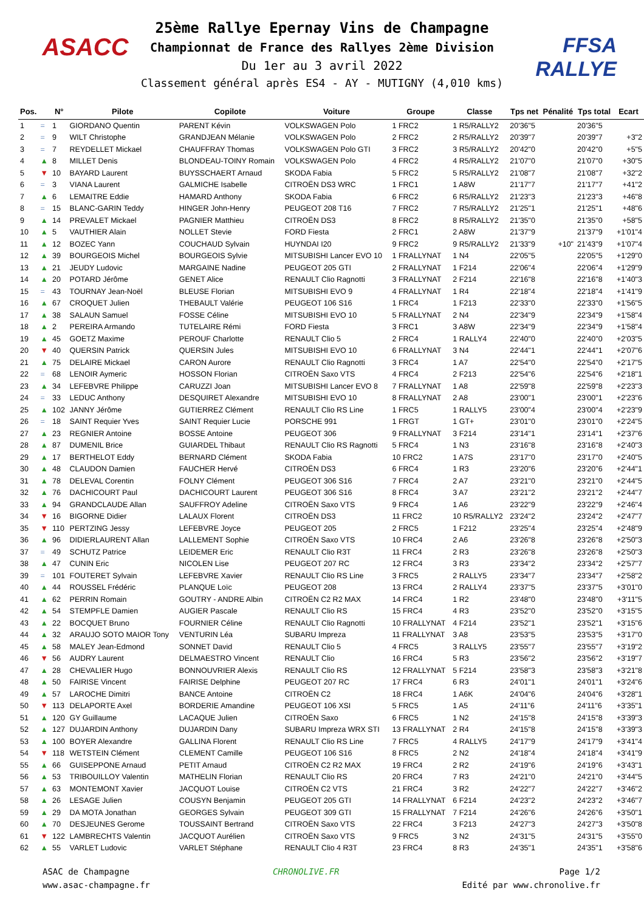ASACC
FFSA RALLYE
25ème Rallye Epernay Vins de Champagne
Championnat de France des Rallyes 2ème Division
Du 1er au 3 avril 2022
Classement général après ES4 - AY - MUTIGNY (4,010 kms)
| Pos. | | N° | Pilote | Copilote | Voiture | Groupe | Classe | Tps net | Pénalité | Tps total | Ecart |
| --- | --- | --- | --- | --- | --- | --- | --- | --- | --- | --- | --- |
| 1 | = | 1 | GIORDANO Quentin | PARENT Kévin | VOLKSWAGEN Polo | 1 FRC2 | 1 R5/RALLY2 | 20'36"5 | | 20'36"5 | |
| 2 | = | 9 | WILT Christophe | GRANDJEAN Mélanie | VOLKSWAGEN Polo | 2 FRC2 | 2 R5/RALLY2 | 20'39"7 | | 20'39"7 | +3"2 |
| 3 | = | 7 | REYDELLET Mickael | CHAUFFRAY Thomas | VOLKSWAGEN Polo GTI | 3 FRC2 | 3 R5/RALLY2 | 20'42"0 | | 20'42"0 | +5"5 |
| 4 | ▲ | 8 | MILLET Denis | BLONDEAU-TOINY Romain | VOLKSWAGEN Polo | 4 FRC2 | 4 R5/RALLY2 | 21'07"0 | | 21'07"0 | +30"5 |
| 5 | ▼ | 10 | BAYARD Laurent | BUYSSCHAERT Arnaud | SKODA Fabia | 5 FRC2 | 5 R5/RALLY2 | 21'08"7 | | 21'08"7 | +32"2 |
| 6 | = | 3 | VIANA Laurent | GALMICHE Isabelle | CITROËN DS3 WRC | 1 FRC1 | 1 A8W | 21'17"7 | | 21'17"7 | +41"2 |
| 7 | ▲ | 6 | LEMAITRE Eddie | HAMARD Anthony | SKODA Fabia | 6 FRC2 | 6 R5/RALLY2 | 21'23"3 | | 21'23"3 | +46"8 |
| 8 | = | 15 | BLANC-GARIN Teddy | HINGER John-Henry | PEUGEOT 208 T16 | 7 FRC2 | 7 R5/RALLY2 | 21'25"1 | | 21'25"1 | +48"6 |
| 9 | ▲ | 14 | PREVALET Mickael | PAGNIER Matthieu | CITROËN DS3 | 8 FRC2 | 8 R5/RALLY2 | 21'35"0 | | 21'35"0 | +58"5 |
| 10 | ▲ | 5 | VAUTHIER Alain | NOLLET Stevie | FORD Fiesta | 2 FRC1 | 2 A8W | 21'37"9 | | 21'37"9 | +1'01"4 |
| 11 | ▲ | 12 | BOZEC Yann | COUCHAUD Sylvain | HUYNDAI I20 | 9 FRC2 | 9 R5/RALLY2 | 21'33"9 | +10" | 21'43"9 | +1'07"4 |
| 12 | ▲ | 39 | BOURGEOIS Michel | BOURGEOIS Sylvie | MITSUBISHI Lancer EVO 10 | 1 FRALLYNAT | 1 N4 | 22'05"5 | | 22'05"5 | +1'29"0 |
| 13 | ▲ | 21 | JEUDY Ludovic | MARGAINE Nadine | PEUGEOT 205 GTI | 2 FRALLYNAT | 1 F214 | 22'06"4 | | 22'06"4 | +1'29"9 |
| 14 | ▲ | 20 | POTARD Jérôme | GENET Alice | RENAULT Clio Ragnotti | 3 FRALLYNAT | 2 F214 | 22'16"8 | | 22'16"8 | +1'40"3 |
| 15 | = | 43 | TOURNAY Jean-Noël | BLEUSE Florian | MITSUBISHI EVO 9 | 4 FRALLYNAT | 1 R4 | 22'18"4 | | 22'18"4 | +1'41"9 |
| 16 | ▲ | 67 | CROQUET Julien | THEBAULT Valérie | PEUGEOT 106 S16 | 1 FRC4 | 1 F213 | 22'33"0 | | 22'33"0 | +1'56"5 |
| 17 | ▲ | 38 | SALAUN Samuel | FOSSE Céline | MITSUBISHI EVO 10 | 5 FRALLYNAT | 2 N4 | 22'34"9 | | 22'34"9 | +1'58"4 |
| 18 | ▲ | 2 | PEREIRA Armando | TUTELAIRE Rémi | FORD Fiesta | 3 FRC1 | 3 A8W | 22'34"9 | | 22'34"9 | +1'58"4 |
| 19 | ▲ | 45 | GOETZ Maxime | PEROUF Charlotte | RENAULT Clio 5 | 2 FRC4 | 1 RALLY4 | 22'40"0 | | 22'40"0 | +2'03"5 |
| 20 | ▼ | 40 | QUERSIN Patrick | QUERSIN Jules | MITSUBISHI EVO 10 | 6 FRALLYNAT | 3 N4 | 22'44"1 | | 22'44"1 | +2'07"6 |
| 21 | ▲ | 75 | DELAIRE Mickael | CARON Aurore | RENAULT Clio Ragnotti | 3 FRC4 | 1 A7 | 22'54"0 | | 22'54"0 | +2'17"5 |
| 22 | = | 68 | LENOIR Aymeric | HOSSON Florian | CITROËN Saxo VTS | 4 FRC4 | 2 F213 | 22'54"6 | | 22'54"6 | +2'18"1 |
| 23 | ▲ | 34 | LEFEBVRE Philippe | CARUZZI Joan | MITSUBISHI Lancer EVO 8 | 7 FRALLYNAT | 1 A8 | 22'59"8 | | 22'59"8 | +2'23"3 |
| 24 | = | 33 | LEDUC Anthony | DESQUIRET Alexandre | MITSUBISHI EVO 10 | 8 FRALLYNAT | 2 A8 | 23'00"1 | | 23'00"1 | +2'23"6 |
| 25 | ▲ | 102 | JANNY Jérôme | GUTIERREZ Clément | RENAULT Clio RS Line | 1 FRC5 | 1 RALLY5 | 23'00"4 | | 23'00"4 | +2'23"9 |
| 26 | = | 18 | SAINT Requier Yves | SAINT Requier Lucie | PORSCHE 991 | 1 FRGT | 1 GT+ | 23'01"0 | | 23'01"0 | +2'24"5 |
| 27 | ▲ | 23 | REGNIER Antoine | BOSSE Antoine | PEUGEOT 306 | 9 FRALLYNAT | 3 F214 | 23'14"1 | | 23'14"1 | +2'37"6 |
| 28 | ▲ | 87 | DUMENIL Brice | GUIARDEL Thibaut | RENAULT Clio RS Ragnotti | 5 FRC4 | 1 N3 | 23'16"8 | | 23'16"8 | +2'40"3 |
| 29 | ▲ | 17 | BERTHELOT Eddy | BERNARD Clément | SKODA Fabia | 10 FRC2 | 1 A7S | 23'17"0 | | 23'17"0 | +2'40"5 |
| 30 | ▲ | 48 | CLAUDON Damien | FAUCHER Hervé | CITROËN DS3 | 6 FRC4 | 1 R3 | 23'20"6 | | 23'20"6 | +2'44"1 |
| 31 | ▲ | 78 | DELEVAL Corentin | FOLNY Clément | PEUGEOT 306 S16 | 7 FRC4 | 2 A7 | 23'21"0 | | 23'21"0 | +2'44"5 |
| 32 | ▲ | 76 | DACHICOURT Paul | DACHICOURT Laurent | PEUGEOT 306 S16 | 8 FRC4 | 3 A7 | 23'21"2 | | 23'21"2 | +2'44"7 |
| 33 | ▲ | 94 | GRANDCLAUDE Allan | SAUFFROY Adeline | CITROËN Saxo VTS | 9 FRC4 | 1 A6 | 23'22"9 | | 23'22"9 | +2'46"4 |
| 34 | ▼ | 16 | BIGORNE Didier | LALAUX Florent | CITROËN DS3 | 11 FRC2 | 10 R5/RALLY2 | 23'24"2 | | 23'24"2 | +2'47"7 |
| 35 | ▼ | 110 | PERTZING Jessy | LEFEBVRE Joyce | PEUGEOT 205 | 2 FRC5 | 1 F212 | 23'25"4 | | 23'25"4 | +2'48"9 |
| 36 | ▲ | 96 | DIDIERLAURENT Allan | LALLEMENT Sophie | CITROËN Saxo VTS | 10 FRC4 | 2 A6 | 23'26"8 | | 23'26"8 | +2'50"3 |
| 37 | = | 49 | SCHUTZ Patrice | LEIDEMER Eric | RENAULT Clio R3T | 11 FRC4 | 2 R3 | 23'26"8 | | 23'26"8 | +2'50"3 |
| 38 | ▲ | 47 | CUNIN Eric | NICOLEN Lise | PEUGEOT 207 RC | 12 FRC4 | 3 R3 | 23'34"2 | | 23'34"2 | +2'57"7 |
| 39 | = | 101 | FOUTERET Sylvain | LEFEBVRE Xavier | RENAULT Clio RS Line | 3 FRC5 | 2 RALLY5 | 23'34"7 | | 23'34"7 | +2'58"2 |
| 40 | ▲ | 44 | ROUSSEL Frédéric | PLANQUE Loïc | PEUGEOT 208 | 13 FRC4 | 2 RALLY4 | 23'37"5 | | 23'37"5 | +3'01"0 |
| 41 | ▲ | 62 | PERRIN Romain | GOUTRY - ANDRE Albin | CITROËN C2 R2 MAX | 14 FRC4 | 1 R2 | 23'48"0 | | 23'48"0 | +3'11"5 |
| 42 | ▲ | 54 | STEMPFLE Damien | AUGIER Pascale | RENAULT Clio RS | 15 FRC4 | 4 R3 | 23'52"0 | | 23'52"0 | +3'15"5 |
| 43 | ▲ | 22 | BOCQUET Bruno | FOURNIER Céline | RENAULT Clio Ragnotti | 10 FRALLYNAT | 4 F214 | 23'52"1 | | 23'52"1 | +3'15"6 |
| 44 | ▲ | 32 | ARAUJO SOTO MAIOR Tony | VENTURIN Léa | SUBARU Impreza | 11 FRALLYNAT | 3 A8 | 23'53"5 | | 23'53"5 | +3'17"0 |
| 45 | ▲ | 58 | MALEY Jean-Edmond | SONNET David | RENAULT Clio 5 | 4 FRC5 | 3 RALLY5 | 23'55"7 | | 23'55"7 | +3'19"2 |
| 46 | ▼ | 56 | AUDRY Laurent | DELMAESTRO Vincent | RENAULT Clio | 16 FRC4 | 5 R3 | 23'56"2 | | 23'56"2 | +3'19"7 |
| 47 | ▲ | 28 | CHEVALIER Hugo | BONNOUVRIER Alexis | RENAULT Clio RS | 12 FRALLYNAT | 5 F214 | 23'58"3 | | 23'58"3 | +3'21"8 |
| 48 | ▲ | 50 | FAIRISE Vincent | FAIRISE Delphine | PEUGEOT 207 RC | 17 FRC4 | 6 R3 | 24'01"1 | | 24'01"1 | +3'24"6 |
| 49 | ▲ | 57 | LAROCHE Dimitri | BANCE Antoine | CITROËN C2 | 18 FRC4 | 1 A6K | 24'04"6 | | 24'04"6 | +3'28"1 |
| 50 | ▼ | 113 | DELAPORTE Axel | BORDERIE Amandine | PEUGEOT 106 XSI | 5 FRC5 | 1 A5 | 24'11"6 | | 24'11"6 | +3'35"1 |
| 51 | ▲ | 120 | GY Guillaume | LACAQUE Julien | CITROËN Saxo | 6 FRC5 | 1 N2 | 24'15"8 | | 24'15"8 | +3'39"3 |
| 52 | ▲ | 127 | DUJARDIN Anthony | DUJARDIN Dany | SUBARU Impreza WRX STI | 13 FRALLYNAT | 2 R4 | 24'15"8 | | 24'15"8 | +3'39"3 |
| 53 | ▲ | 100 | BOYER Alexandre | GALLINA Florent | RENAULT Clio RS Line | 7 FRC5 | 4 RALLY5 | 24'17"9 | | 24'17"9 | +3'41"4 |
| 54 | ▼ | 118 | WETSTEIN Clément | CLEMENT Camille | PEUGEOT 106 S16 | 8 FRC5 | 2 N2 | 24'18"4 | | 24'18"4 | +3'41"9 |
| 55 | ▲ | 66 | GUISEPPONE Arnaud | PETIT Arnaud | CITROËN C2 R2 MAX | 19 FRC4 | 2 R2 | 24'19"6 | | 24'19"6 | +3'43"1 |
| 56 | ▲ | 53 | TRIBOUILLOY Valentin | MATHELIN Florian | RENAULT Clio RS | 20 FRC4 | 7 R3 | 24'21"0 | | 24'21"0 | +3'44"5 |
| 57 | ▲ | 63 | MONTEMONT Xavier | JACQUOT Louise | CITROËN C2 VTS | 21 FRC4 | 3 R2 | 24'22"7 | | 24'22"7 | +3'46"2 |
| 58 | ▲ | 26 | LESAGE Julien | COUSYN Benjamin | PEUGEOT 205 GTI | 14 FRALLYNAT | 6 F214 | 24'23"2 | | 24'23"2 | +3'46"7 |
| 59 | ▲ | 29 | DA MOTA Jonathan | GEORGES Sylvain | PEUGEOT 309 GTI | 15 FRALLYNAT | 7 F214 | 24'26"6 | | 24'26"6 | +3'50"1 |
| 60 | ▲ | 70 | DESJEUNES Gerome | TOUSSAINT Bertrand | CITROËN Saxo VTS | 22 FRC4 | 3 F213 | 24'27"3 | | 24'27"3 | +3'50"8 |
| 61 | ▼ | 122 | LAMBRECHTS Valentin | JACQUOT Aurélien | CITROËN Saxo VTS | 9 FRC5 | 3 N2 | 24'31"5 | | 24'31"5 | +3'55"0 |
| 62 | ▲ | 55 | VARLET Ludovic | VARLET Stéphane | RENAULT Clio 4 R3T | 23 FRC4 | 8 R3 | 24'35"1 | | 24'35"1 | +3'58"6 |
ASAC de Champagne
www.asac-champagne.fr
CHRONOLIVE.FR Page 1/2
Edité par www.chronolive.fr